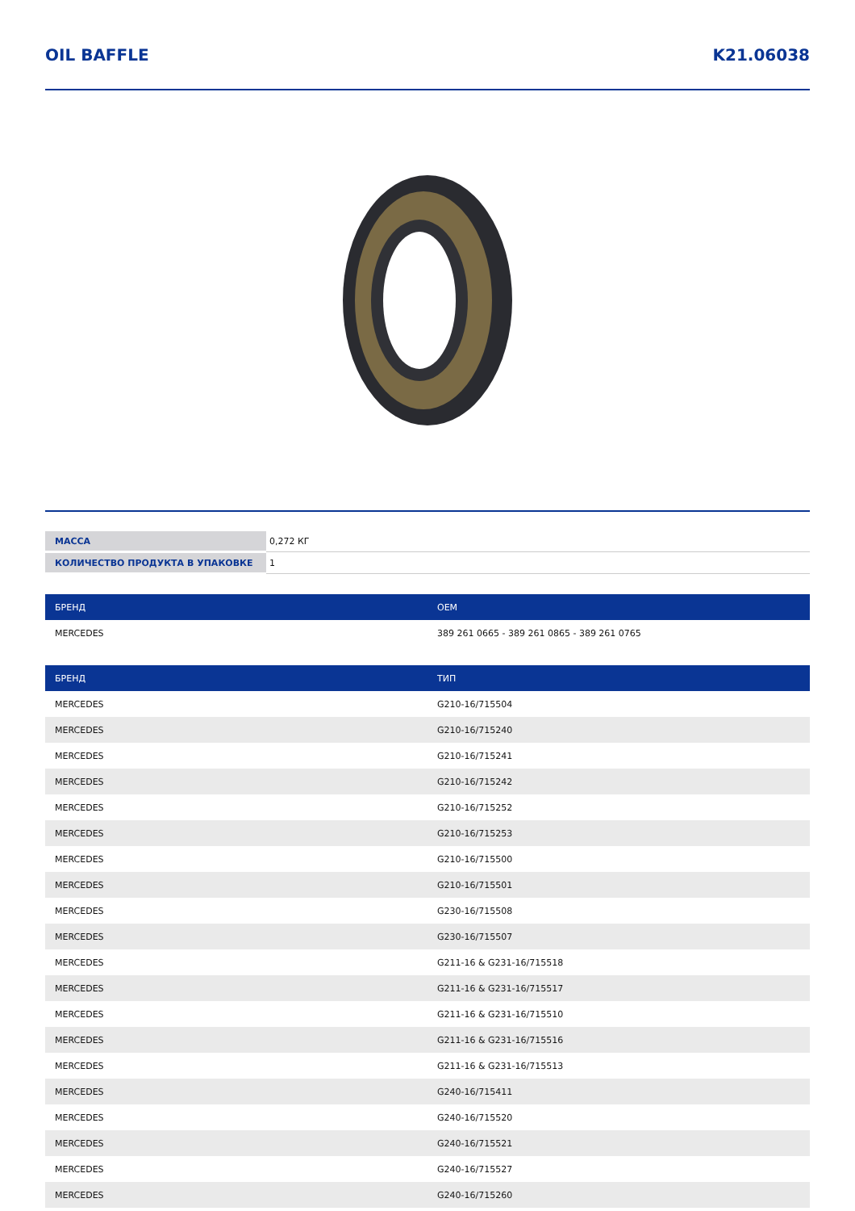OIL BAFFLE K21.06038
| МАССА | 0,272 КГ |
| КОЛИЧЕСТВО ПРОДУКТА В УПАКОВКЕ | 1 |
| БРЕНД | OEM |
| --- | --- |
| MERCEDES | 389 261 0665 - 389 261 0865 - 389 261 0765 |
| БРЕНД | ТИП |
| --- | --- |
| MERCEDES | G210-16/715504 |
| MERCEDES | G210-16/715240 |
| MERCEDES | G210-16/715241 |
| MERCEDES | G210-16/715242 |
| MERCEDES | G210-16/715252 |
| MERCEDES | G210-16/715253 |
| MERCEDES | G210-16/715500 |
| MERCEDES | G210-16/715501 |
| MERCEDES | G230-16/715508 |
| MERCEDES | G230-16/715507 |
| MERCEDES | G211-16 & G231-16/715518 |
| MERCEDES | G211-16 & G231-16/715517 |
| MERCEDES | G211-16 & G231-16/715510 |
| MERCEDES | G211-16 & G231-16/715516 |
| MERCEDES | G211-16 & G231-16/715513 |
| MERCEDES | G240-16/715411 |
| MERCEDES | G240-16/715520 |
| MERCEDES | G240-16/715521 |
| MERCEDES | G240-16/715527 |
| MERCEDES | G240-16/715260 |